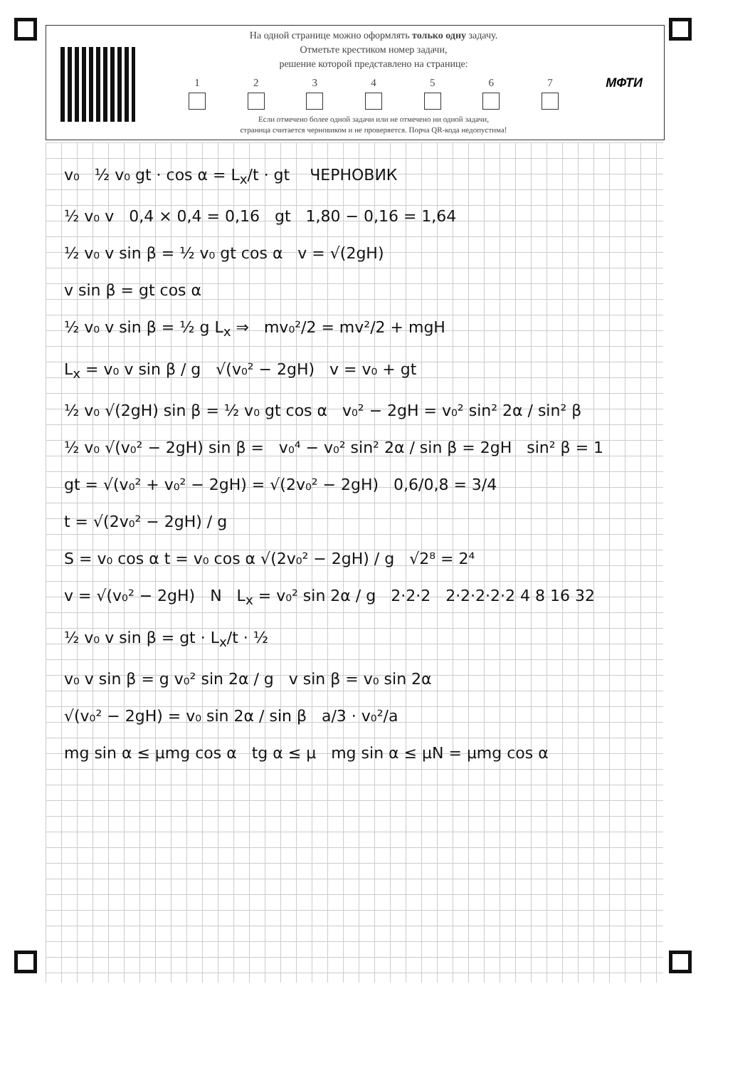На одной странице можно оформлять только одну задачу.
Отметьте крестиком номер задачи,
решение которой представлено на странице:
1 2 3 4 5 6 7
Если отмечено более одной задачи или не отмечено ни одной задачи,
страница считается черновиком и не проверяется. Порча QR-кода недопустима!
МФТИ
v₀ ½ v₀ gt · cos α = L<sub>x</sub>/t · gt ЧЕРНОВИК
½ v₀ v 0,4 × 0,4 = 0,16 gt 1,80 − 0,16 = 1,64
½ v₀ v sin β = ½ v₀ gt cos α v = √(2gH)
v sin β = gt cos α
½ v₀ v sin β = ½ g L<sub>x</sub> ⇒ mv₀²/2 = mv²/2 + mgH
L<sub>x</sub> = v₀ v sin β / g √(v₀² − 2gH) v = v₀ + gt
½ v₀ √(2gH) sin β = ½ v₀ gt cos α v₀² − 2gH = v₀² sin² 2α / sin² β
½ v₀ √(v₀² − 2gH) sin β = v₀⁴ − v₀² sin² 2α / sin β = 2gH sin² β = 1
gt = √(v₀² + v₀² − 2gH) = √(2v₀² − 2gH) 0,6/0,8 = 3/4
t = √(2v₀² − 2gH) / g
S = v₀ cos α t = v₀ cos α √(2v₀² − 2gH) / g √2⁸ = 2⁴
v = √(v₀² − 2gH) N L<sub>x</sub> = v₀² sin 2α / g 2·2·2 2·2·2·2·2 4 8 16 32
½ v₀ v sin β = gt · L<sub>x</sub>/t · ½
v₀ v sin β = g v₀² sin 2α / g v sin β = v₀ sin 2α
√(v₀² − 2gH) = v₀ sin 2α / sin β a/3 · v₀²/a
mg sin α ≤ μmg cos α tg α ≤ μ mg sin α ≤ μN = μmg cos α